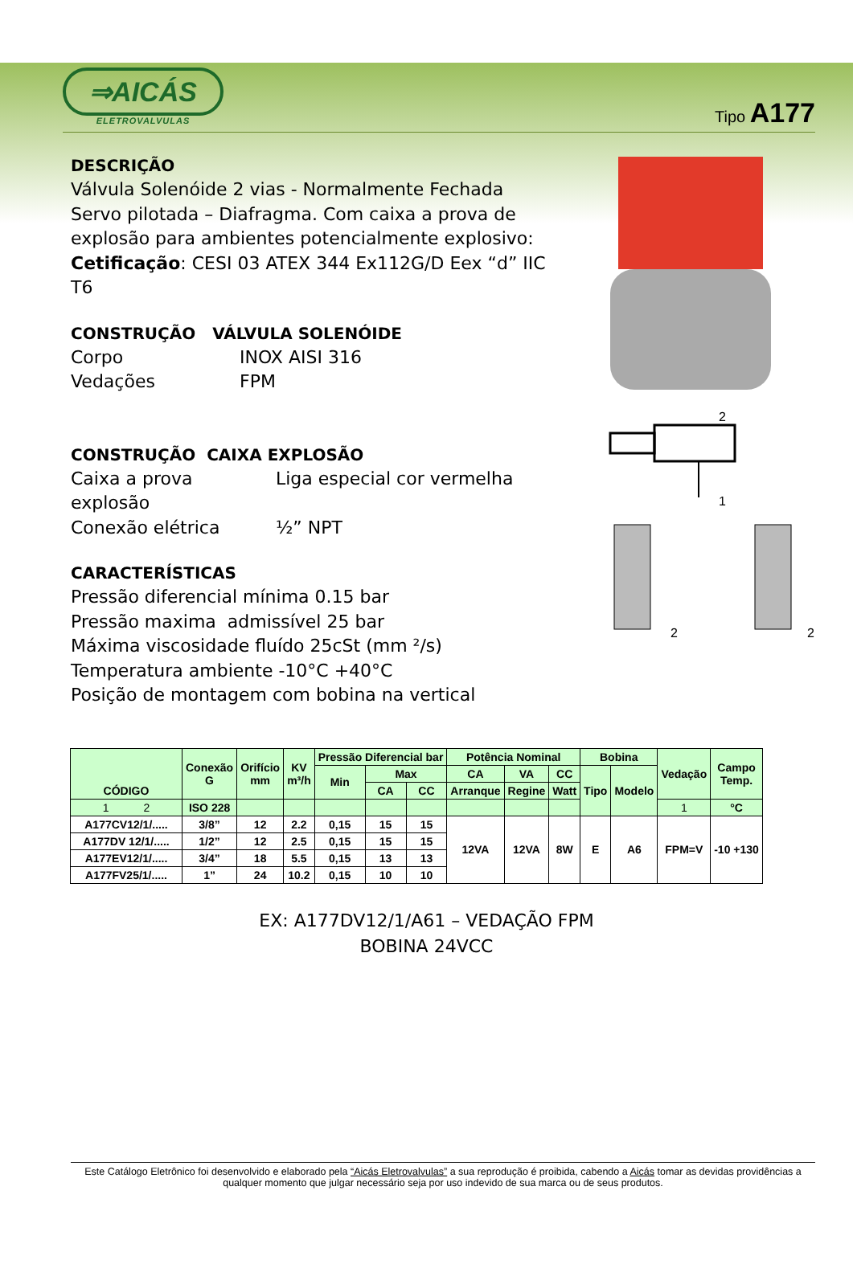⇒AICÁS
ELETROVALVULAS
Tipo A177
DESCRIÇÃO
Válvula Solenóide 2 vias - Normalmente Fechada
Servo pilotada – Diafragma. Com caixa a prova de
explosão para ambientes potencialmente explosivo:
Cetificação: CESI 03 ATEX 344 Ex112G/D Eex “d” IIC T6
CONSTRUÇÃO VÁLVULA SOLENÓIDE
Corpo INOX AISI 316
Vedações FPM
CONSTRUÇÃO CAIXA EXPLOSÃO
Caixa a prova explosão Liga especial cor vermelha
Conexão elétrica ½” NPT
CARACTERÍSTICAS
Pressão diferencial mínima 0.15 bar
Pressão maxima admissível 25 bar
Máxima viscosidade fluído 25cSt (mm ²/s)
Temperatura ambiente -10°C +40°C
Posição de montagem com bobina na vertical
2
1
2
2
| CÓDIGO | Conexão G | Orifício mm | KV m³/h | Pressão Diferencial bar | | | Potência Nominal | | | Bobina | | Vedação | Campo Temp. |
| --- | --- | --- | --- | --- | --- | --- | --- | --- | --- | --- | --- | --- | --- |
| | | | | Min | Max | | CA | VA | CC | Tipo | Modelo | | |
| | | | | | CA | CC | Arranque | Regine | Watt | | | | |
| 1 2 | ISO 228 | | | | | | | | | | | 1 | °C |
| A177CV12/1/..... | 3/8” | 12 | 2.2 | 0,15 | 15 | 15 | 12VA | 12VA | 8W | E | A6 | FPM=V | -10 +130 |
| A177DV 12/1/..... | 1/2” | 12 | 2.5 | 0,15 | 15 | 15 | | | | | | | |
| A177EV12/1/..... | 3/4” | 18 | 5.5 | 0,15 | 13 | 13 | | | | | | | |
| A177FV25/1/..... | 1” | 24 | 10.2 | 0,15 | 10 | 10 | | | | | | | |
EX: A177DV12/1/A61 – VEDAÇÃO FPM
BOBINA 24VCC
Este Catálogo Eletrônico foi desenvolvido e elaborado pela “Aicás Eletrovalvulas” a sua reprodução é proibida, cabendo a Aicás tomar as devidas providências a qualquer momento que julgar necessário seja por uso indevido de sua marca ou de seus produtos.